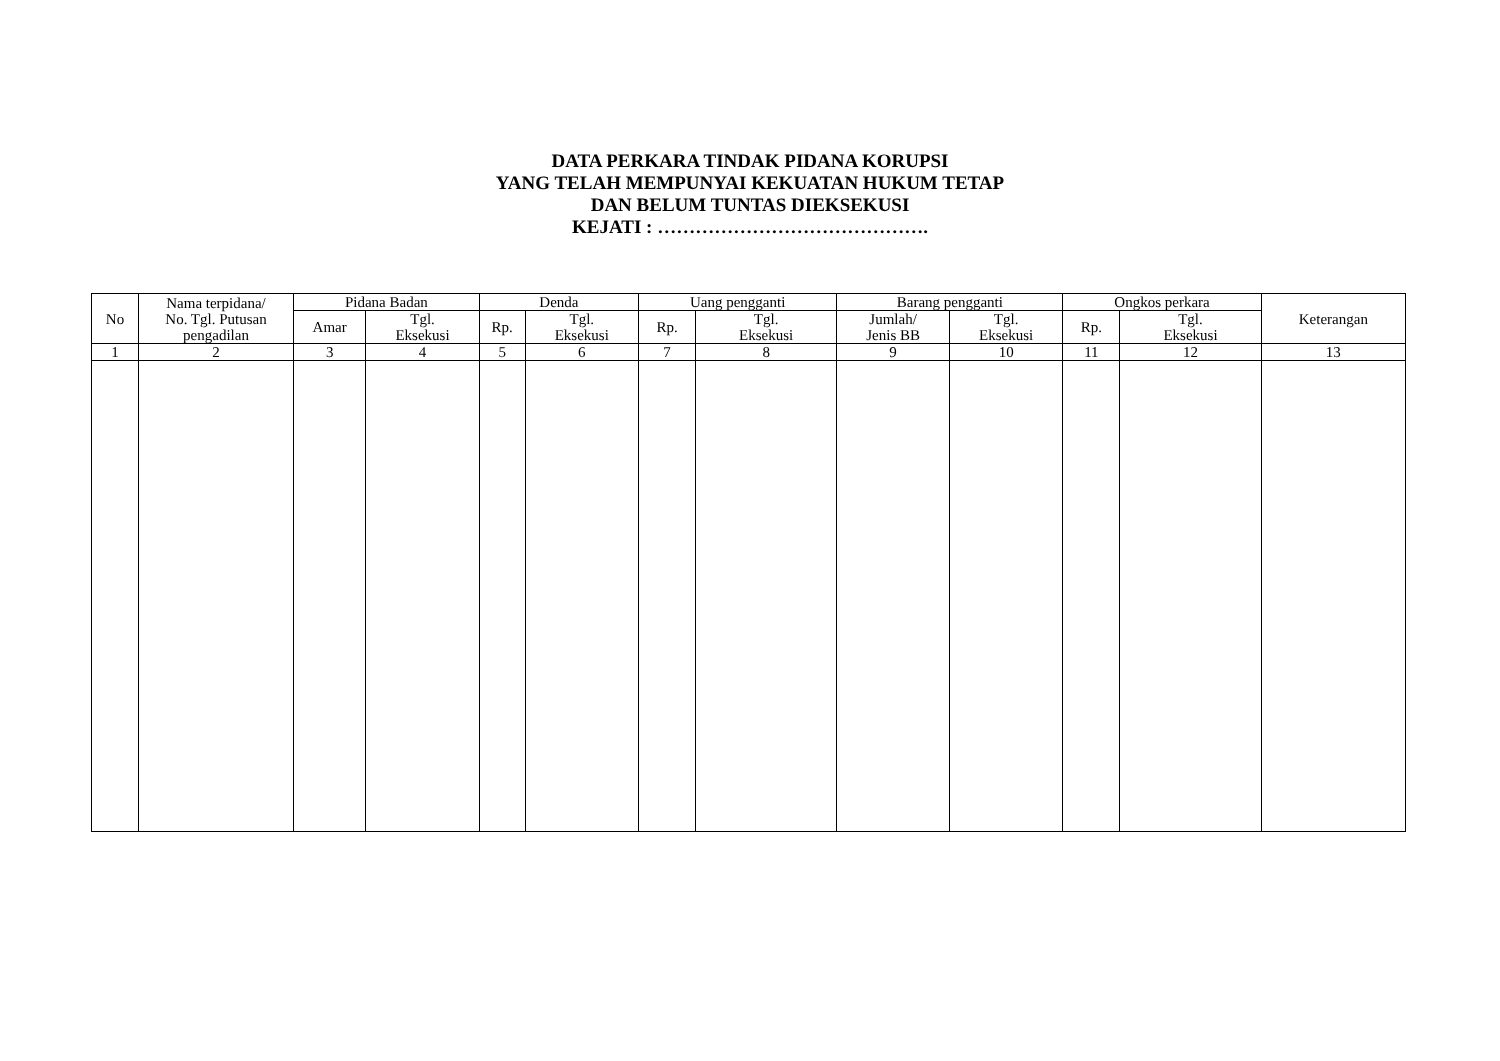DATA PERKARA TINDAK PIDANA KORUPSI
YANG TELAH MEMPUNYAI KEKUATAN HUKUM TETAP
DAN BELUM TUNTAS DIEKSEKUSI
KEJATI : …………………………………….
| No | Nama terpidana/ No. Tgl. Putusan pengadilan | Pidana Badan | | Denda | | Uang pengganti | | Barang pengganti | | Ongkos perkara | | Keterangan |
| --- | --- | --- | --- | --- | --- | --- | --- | --- | --- | --- | --- | --- |
| | | Amar | Tgl. Eksekusi | Rp. | Tgl. Eksekusi | Rp. | Tgl. Eksekusi | Jumlah/ Jenis BB | Tgl. Eksekusi | Rp. | Tgl. Eksekusi | |
| 1 | 2 | 3 | 4 | 5 | 6 | 7 | 8 | 9 | 10 | 11 | 12 | 13 |